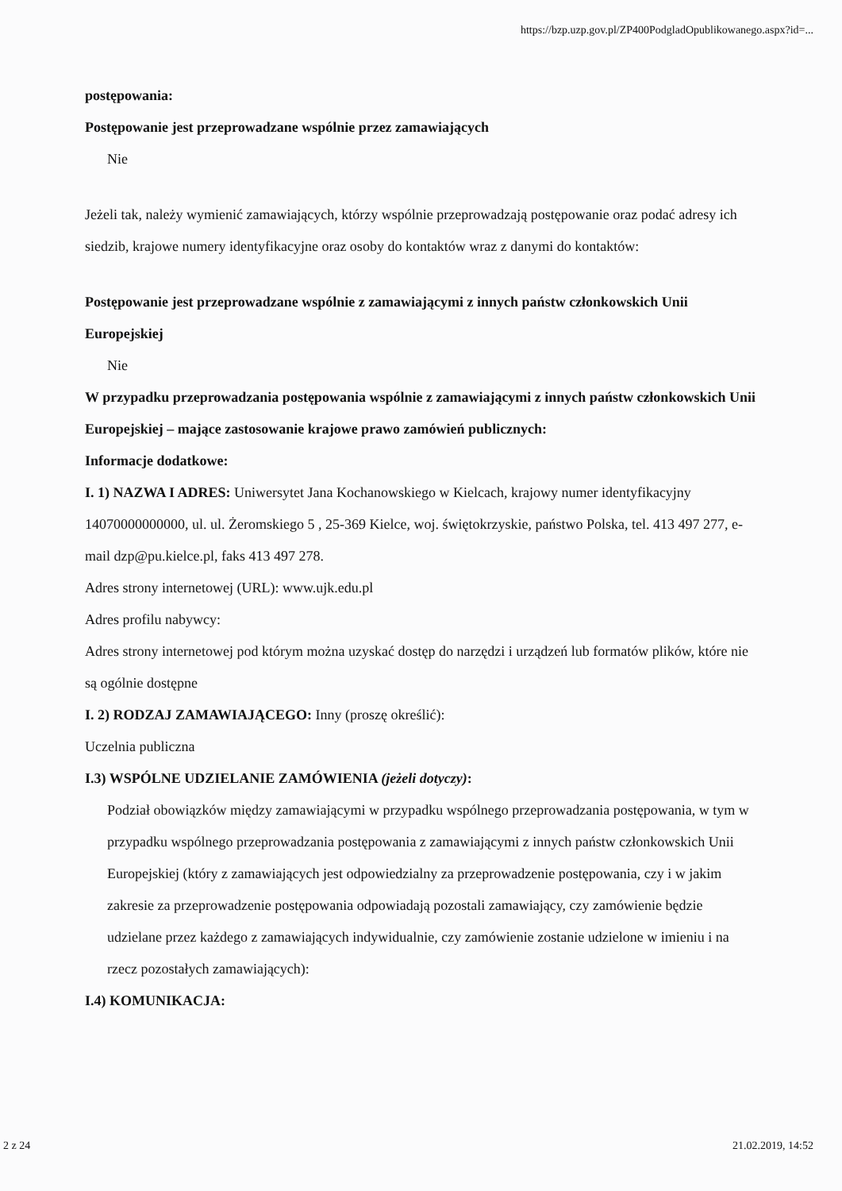https://bzp.uzp.gov.pl/ZP400PodgladOpublikowanego.aspx?id=...
postępowania:
Postępowanie jest przeprowadzane wspólnie przez zamawiających
Nie
Jeżeli tak, należy wymienić zamawiających, którzy wspólnie przeprowadzają postępowanie oraz podać adresy ich siedzib, krajowe numery identyfikacyjne oraz osoby do kontaktów wraz z danymi do kontaktów:
Postępowanie jest przeprowadzane wspólnie z zamawiającymi z innych państw członkowskich Unii Europejskiej
Nie
W przypadku przeprowadzania postępowania wspólnie z zamawiającymi z innych państw członkowskich Unii Europejskiej – mające zastosowanie krajowe prawo zamówień publicznych:
Informacje dodatkowe:
I. 1) NAZWA I ADRES: Uniwersytet Jana Kochanowskiego w Kielcach, krajowy numer identyfikacyjny 14070000000000, ul. ul. Żeromskiego 5 , 25-369 Kielce, woj. świętokrzyskie, państwo Polska, tel. 413 497 277, e-mail dzp@pu.kielce.pl, faks 413 497 278.
Adres strony internetowej (URL): www.ujk.edu.pl
Adres profilu nabywcy:
Adres strony internetowej pod którym można uzyskać dostęp do narzędzi i urządzeń lub formatów plików, które nie są ogólnie dostępne
I. 2) RODZAJ ZAMAWIAJĄCEGO: Inny (proszę określić):
Uczelnia publiczna
I.3) WSPÓLNE UDZIELANIE ZAMÓWIENIA (jeżeli dotyczy):
Podział obowiązków między zamawiającymi w przypadku wspólnego przeprowadzania postępowania, w tym w przypadku wspólnego przeprowadzania postępowania z zamawiającymi z innych państw członkowskich Unii Europejskiej (który z zamawiających jest odpowiedzialny za przeprowadzenie postępowania, czy i w jakim zakresie za przeprowadzenie postępowania odpowiadają pozostali zamawiający, czy zamówienie będzie udzielane przez każdego z zamawiających indywidualnie, czy zamówienie zostanie udzielone w imieniu i na rzecz pozostałych zamawiających):
I.4) KOMUNIKACJA:
2 z 24 21.02.2019, 14:52